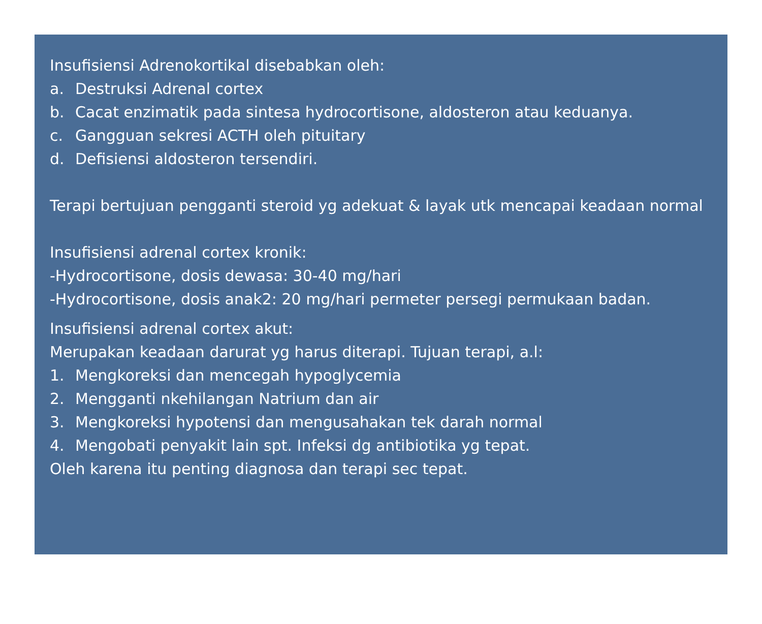Insufisiensi Adrenokortikal disebabkan oleh:
a. Destruksi Adrenal cortex
b. Cacat enzimatik pada sintesa hydrocortisone, aldosteron atau keduanya.
c. Gangguan sekresi ACTH oleh pituitary
d. Defisiensi aldosteron tersendiri.
Terapi bertujuan pengganti steroid yg adekuat & layak utk mencapai keadaan normal
Insufisiensi adrenal cortex kronik:
-Hydrocortisone, dosis dewasa: 30-40 mg/hari
-Hydrocortisone, dosis anak2: 20 mg/hari permeter persegi permukaan badan.
Insufisiensi adrenal cortex akut:
Merupakan keadaan darurat yg harus diterapi. Tujuan terapi, a.l:
1. Mengkoreksi dan mencegah hypoglycemia
2. Mengganti nkehilangan Natrium dan air
3. Mengkoreksi hypotensi dan mengusahakan tek darah normal
4. Mengobati penyakit lain spt. Infeksi dg antibiotika yg tepat.
Oleh karena itu penting diagnosa dan terapi sec tepat.